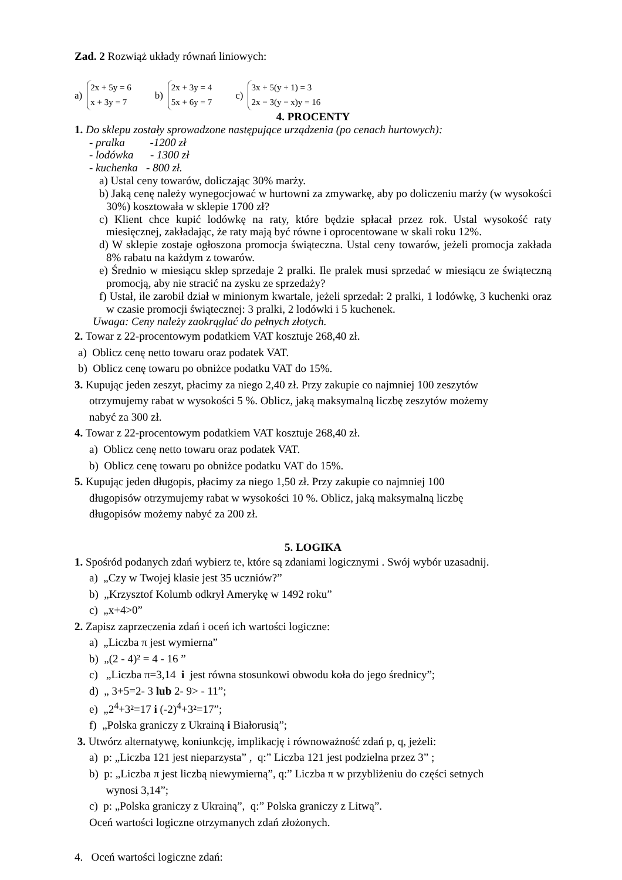Zad. 2 Rozwiąż układy równań liniowych:
a)
2x + 5y = 6
x + 3y = 7
b)
2x + 3y = 4
5x + 6y = 7
c)
3x + 5(y + 1) = 3
2x − 3(y − x)y = 16
4. PROCENTY
1. Do sklepu zostały sprowadzone następujące urządzenia (po cenach hurtowych):
- pralka -1200 zł
- lodówka - 1300 zł
- kuchenka - 800 zł.
a) Ustal ceny towarów, doliczając 30% marży.
b) Jaką cenę należy wynegocjować w hurtowni za zmywarkę, aby po doliczeniu marży (w wysokości 30%) kosztowała w sklepie 1700 zł?
c) Klient chce kupić lodówkę na raty, które będzie spłacał przez rok. Ustal wysokość raty miesięcznej, zakładając, że raty mają być równe i oprocentowane w skali roku 12%.
d) W sklepie zostaje ogłoszona promocja świąteczna. Ustal ceny towarów, jeżeli promocja zakłada 8% rabatu na każdym z towarów.
e) Średnio w miesiącu sklep sprzedaje 2 pralki. Ile pralek musi sprzedać w miesiącu ze świąteczną promocją, aby nie stracić na zysku ze sprzedaży?
f) Ustał, ile zarobił dział w minionym kwartale, jeżeli sprzedał: 2 pralki, 1 lodówkę, 3 kuchenki oraz w czasie promocji świątecznej: 3 pralki, 2 lodówki i 5 kuchenek.
Uwaga: Ceny należy zaokrąglać do pełnych złotych.
2. Towar z 22-procentowym podatkiem VAT kosztuje 268,40 zł.
a) Oblicz cenę netto towaru oraz podatek VAT.
b) Oblicz cenę towaru po obniżce podatku VAT do 15%.
3. Kupując jeden zeszyt, płacimy za niego 2,40 zł. Przy zakupie co najmniej 100 zeszytów
otrzymujemy rabat w wysokości 5 %. Oblicz, jaką maksymalną liczbę zeszytów możemy
nabyć za 300 zł.
4. Towar z 22-procentowym podatkiem VAT kosztuje 268,40 zł.
a) Oblicz cenę netto towaru oraz podatek VAT.
b) Oblicz cenę towaru po obniżce podatku VAT do 15%.
5. Kupując jeden długopis, płacimy za niego 1,50 zł. Przy zakupie co najmniej 100
długopisów otrzymujemy rabat w wysokości 10 %. Oblicz, jaką maksymalną liczbę
długopisów możemy nabyć za 200 zł.
5. LOGIKA
1. Spośród podanych zdań wybierz te, które są zdaniami logicznymi . Swój wybór uzasadnij.
a) „Czy w Twojej klasie jest 35 uczniów?”
b) „Krzysztof Kolumb odkrył Amerykę w 1492 roku”
c) „x+4>0”
2. Zapisz zaprzeczenia zdań i oceń ich wartości logiczne:
a) „Liczba π jest wymierna”
b) „(2 - 4)² = 4 - 16 ”
c) „Liczba π=3,14 i jest równa stosunkowi obwodu koła do jego średnicy”;
d) „ 3+5=2- 3 lub 2- 9> - 11”;
e) „2<sup>4</sup>+3²=17 i (-2)<sup>4</sup>+3²=17”;
f) „Polska graniczy z Ukrainą i Białorusią”;
3. Utwórz alternatywę, koniunkcję, implikację i równoważność zdań p, q, jeżeli:
a) p: „Liczba 121 jest nieparzysta” , q:” Liczba 121 jest podzielna przez 3” ;
b) p: „Liczba π jest liczbą niewymierną”, q:” Liczba π w przybliżeniu do części setnych
wynosi 3,14”;
c) p: „Polska graniczy z Ukrainą”, q:” Polska graniczy z Litwą”.
Oceń wartości logiczne otrzymanych zdań złożonych.
4. Oceń wartości logiczne zdań: